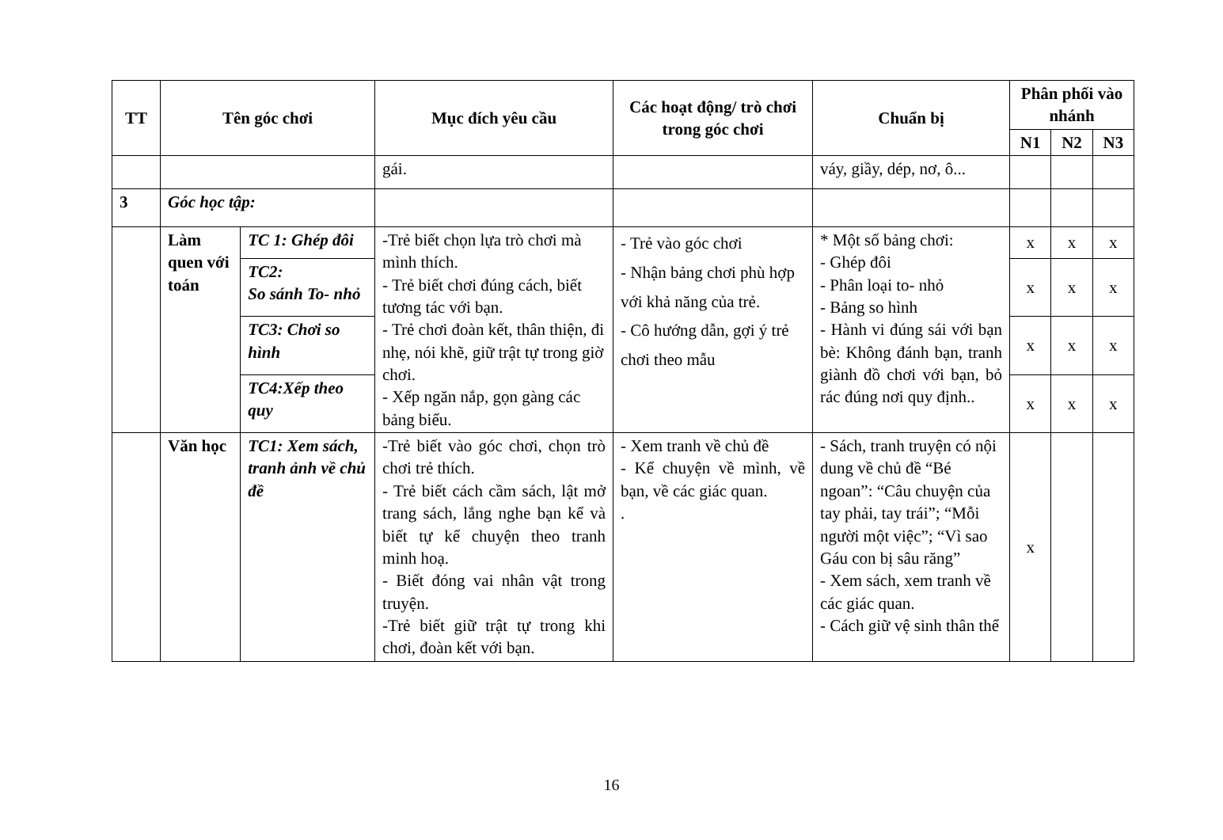| TT | Tên góc chơi | | Mục đích yêu cầu | Các hoạt động/ trò chơi trong góc chơi | Chuẩn bị | Phân phối vào nhánh | | |
| --- | --- | --- | --- | --- | --- | --- | --- | --- |
| | | | | | | N1 | N2 | N3 |
| | | | gái. | | váy, giầy, dép, nơ, ô... | | | |
| 3 | Góc học tập: | | | | | | | |
| | Làm quen với toán | TC 1: Ghép đôi | -Trẻ biết chọn lựa trò chơi mà mình thích. - Trẻ biết chơi đúng cách, biết tương tác với bạn. - Trẻ chơi đoàn kết, thân thiện, đi nhẹ, nói khẽ, giữ trật tự trong giờ chơi. - Xếp ngăn nắp, gọn gàng các bảng biểu. | - Trẻ vào góc chơi - Nhận bảng chơi phù hợp với khả năng của trẻ. - Cô hướng dẫn, gợi ý trẻ chơi theo mẫu | * Một số bảng chơi: - Ghép đôi - Phân loại to- nhỏ - Bảng so hình - Hành vi đúng sái với bạn bè: Không đánh bạn, tranh giành đồ chơi với bạn, bỏ rác đúng nơi quy định.. | x | x | x |
| | | TC2: So sánh To- nhỏ | | | | x | x | x |
| | | TC3: Chơi so hình | | | | x | x | x |
| | | TC4:Xếp theo quy | | | | x | x | x |
| | Văn học | TC1: Xem sách, tranh ảnh về chủ đề | -Trẻ biết vào góc chơi, chọn trò chơi trẻ thích. - Trẻ biết cách cầm sách, lật mở trang sách, lắng nghe bạn kể và biết tự kể chuyện theo tranh minh hoạ. - Biết đóng vai nhân vật trong truyện. -Trẻ biết giữ trật tự trong khi chơi, đoàn kết với bạn. | - Xem tranh về chủ đề - Kể chuyện về mình, về bạn, về các giác quan. . | - Sách, tranh truyện có nội dung về chủ đề “Bé ngoan”: “Câu chuyện của tay phải, tay trái”; “Mỗi người một việc”; “Vì sao Gáu con bị sâu răng” - Xem sách, xem tranh về các giác quan. - Cách giữ vệ sinh thân thể | x | | |
16